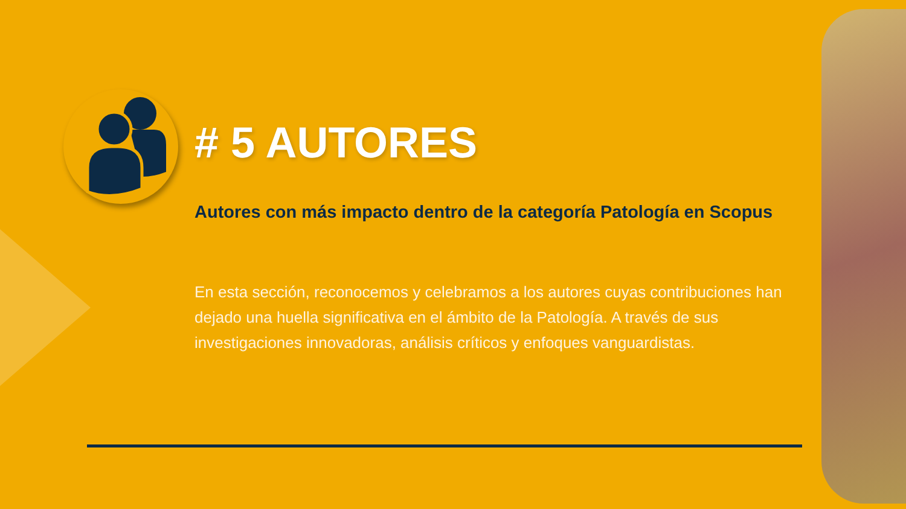# 5 AUTORES
Autores con más impacto dentro de la categoría Patología en Scopus
En esta sección, reconocemos y celebramos a los autores cuyas contribuciones han dejado una huella significativa en el ámbito de la Patología. A través de sus investigaciones innovadoras, análisis críticos y enfoques vanguardistas.